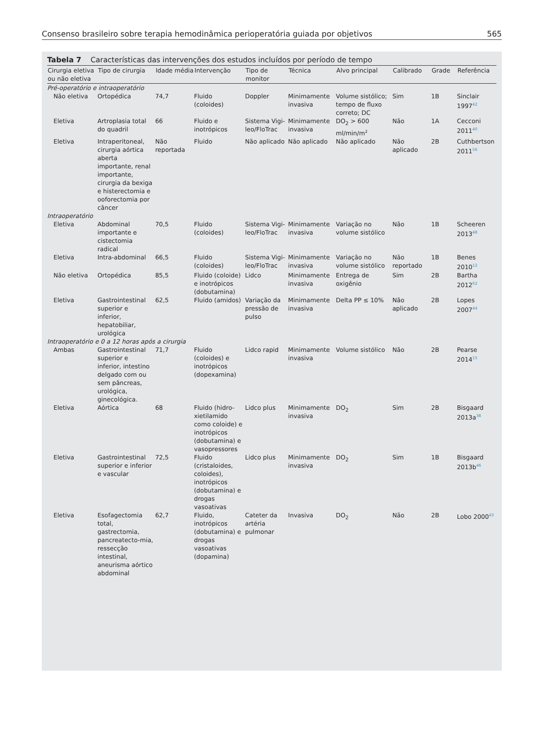Consenso brasileiro sobre terapia hemodinâmica perioperatória guiada por objetivos 565
Tabela 7 Características das intervenções dos estudos incluídos por período de tempo
| Cirurgia eletiva ou não eletiva | Tipo de cirurgia | Idade média | Intervenção | Tipo de monitor | Técnica | Alvo principal | Calibrado | Grade | Referência |
| --- | --- | --- | --- | --- | --- | --- | --- | --- | --- |
| Pré-operatório e intraoperatório | | | | | | | | | |
| Não eletiva | Ortopédica | 74,7 | Fluido (coloides) | Doppler | Minimamente invasiva | Volume sistólico; tempo de fluxo correto; DC | Sim | 1B | Sinclair 1997<sup>42</sup> |
| Eletiva | Artroplasia total do quadril | 66 | Fluido e inotrópicos | Sistema Vigi-leo/FloTrac | Minimamente invasiva | DO<sub>2</sub> > 600 ml/min/m<sup>2</sup> | Não | 1A | Cecconi 2011<sup>40</sup> |
| Eletiva | Intraperitoneal, cirurgia aórtica aberta importante, renal importante, cirurgia da bexiga e histerectomia e ooforectomia por câncer | Não reportada | Fluido | Não aplicado | Não aplicado | Não aplicado | Não aplicado | 2B | Cuthbertson 2011<sup>56</sup> |
| Intraoperatório | | | | | | | | | |
| Eletiva | Abdominal importante e cistectomia radical | 70,5 | Fluido (coloides) | Sistema Vigi-leo/FloTrac | Minimamente invasiva | Variação no volume sistólico | Não | 1B | Scheeren 2013<sup>48</sup> |
| Eletiva | Intra-abdominal | 66,5 | Fluido (coloides) | Sistema Vigi-leo/FloTrac | Minimamente invasiva | Variação no volume sistólico | Não reportado | 1B | Benes 2010<sup>12</sup> |
| Não eletiva | Ortopédica | 85,5 | Fluido (coloide) e inotrópicos (dobutamina) | Lidco | Minimamente invasiva | Entrega de oxigênio | Sim | 2B | Bartha 2012<sup>62</sup> |
| Eletiva | Gastrointestinal superior e inferior, hepatobiliar, urológica | 62,5 | Fluido (amidos) | Variação da pressão de pulso | Minimamente invasiva | Delta PP ≤ 10% | Não aplicado | 2B | Lopes 2007<sup>44</sup> |
| Intraoperatório e 0 a 12 horas após a cirurgia | | | | | | | | | |
| Ambas | Gastrointestinal superior e inferior, intestino delgado com ou sem pâncreas, urológica, ginecológica. | 71,7 | Fluido (coloides) e inotrópicos (dopexamina) | Lidco rapid | Minimamente invasiva | Volume sistólico | Não | 2B | Pearse 2014<sup>15</sup> |
| Eletiva | Aórtica | 68 | Fluido (hidro-xietilamido como coloide) e inotrópicos (dobutamina) e vasopressores | Lidco plus | Minimamente invasiva | DO<sub>2</sub> | Sim | 2B | Bisgaard 2013a<sup>38</sup> |
| Eletiva | Gastrointestinal superior e inferior e vascular | 72,5 | Fluido (cristaloides, coloides), inotrópicos (dobutamina) e drogas vasoativas | Lidco plus | Minimamente invasiva | DO<sub>2</sub> | Sim | 1B | Bisgaard 2013b<sup>46</sup> |
| Eletiva | Esofagectomia total, gastrectomia, pancreatecto-mia, ressecção intestinal, aneurisma aórtico abdominal | 62,7 | Fluido, inotrópicos (dobutamina) e drogas vasoativas (dopamina) | Cateter da artéria pulmonar | Invasiva | DO<sub>2</sub> | Não | 2B | Lobo 2000<sup>43</sup> |